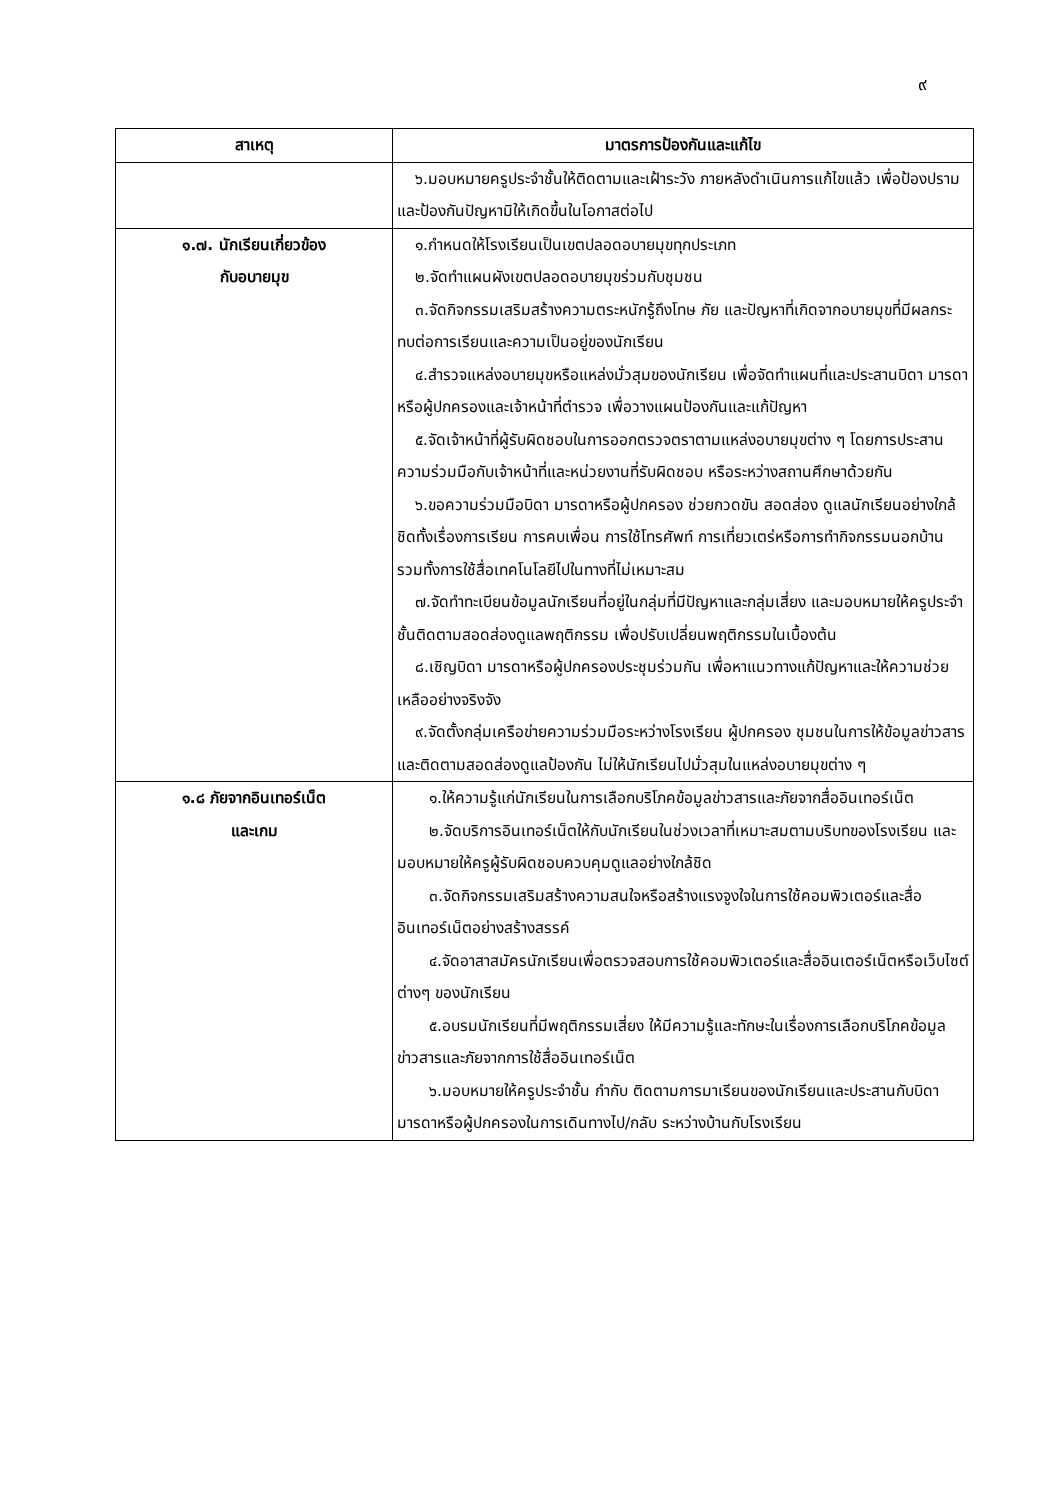๙
| สาเหตุ | มาตรการป้องกันและแก้ไข |
| --- | --- |
| | ๖.มอบหมายครูประจำชั้นให้ติดตามและเฝ้าระวัง ภายหลังดำเนินการแก้ไขแล้ว เพื่อป้องปรามและป้องกันปัญหามิให้เกิดขึ้นในโอกาสต่อไป |
| ๑.๗. นักเรียนเกี่ยวข้อง กับอบายมุข | ๑.กำหนดให้โรงเรียนเป็นเขตปลอดอบายมุขทุกประเภท ๒.จัดทำแผนผังเขตปลอดอบายมุขร่วมกับชุมชน ๓.จัดกิจกรรมเสริมสร้างความตระหนักรู้ถึงโทษ ภัย และปัญหาที่เกิดจากอบายมุขที่มีผลกระทบต่อการเรียนและความเป็นอยู่ของนักเรียน ๔.สำรวจแหล่งอบายมุขหรือแหล่งมั่วสุมของนักเรียน เพื่อจัดทำแผนที่และประสานบิดา มารดาหรือผู้ปกครองและเจ้าหน้าที่ตำรวจ เพื่อวางแผนป้องกันและแก้ปัญหา ๕.จัดเจ้าหน้าที่ผู้รับผิดชอบในการออกตรวจตราตามแหล่งอบายมุขต่าง ๆ โดยการประสานความร่วมมือกับเจ้าหน้าที่และหน่วยงานที่รับผิดชอบ หรือระหว่างสถานศึกษาด้วยกัน ๖.ขอความร่วมมือบิดา มารดาหรือผู้ปกครอง ช่วยกวดขัน สอดส่อง ดูแลนักเรียนอย่างใกล้ชิดทั้งเรื่องการเรียน การคบเพื่อน การใช้โทรศัพท์ การเที่ยวเตร่หรือการทำกิจกรรมนอกบ้าน รวมทั้งการใช้สื่อเทคโนโลยีไปในทางที่ไม่เหมาะสม ๗.จัดทำทะเบียนข้อมูลนักเรียนที่อยู่ในกลุ่มที่มีปัญหาและกลุ่มเสี่ยง และมอบหมายให้ครูประจำชั้นติดตามสอดส่องดูแลพฤติกรรม เพื่อปรับเปลี่ยนพฤติกรรมในเบื้องต้น ๘.เชิญบิดา มารดาหรือผู้ปกครองประชุมร่วมกัน เพื่อหาแนวทางแก้ปัญหาและให้ความช่วยเหลืออย่างจริงจัง ๙.จัดตั้งกลุ่มเครือข่ายความร่วมมือระหว่างโรงเรียน ผู้ปกครอง ชุมชนในการให้ข้อมูลข่าวสาร และติดตามสอดส่องดูแลป้องกัน ไม่ให้นักเรียนไปมั่วสุมในแหล่งอบายมุขต่าง ๆ |
| ๑.๘ ภัยจากอินเทอร์เน็ต และเกม | ๑.ให้ความรู้แก่นักเรียนในการเลือกบริโภคข้อมูลข่าวสารและภัยจากสื่ออินเทอร์เน็ต ๒.จัดบริการอินเทอร์เน็ตให้กับนักเรียนในช่วงเวลาที่เหมาะสมตามบริบทของโรงเรียน และมอบหมายให้ครูผู้รับผิดชอบควบคุมดูแลอย่างใกล้ชิด ๓.จัดกิจกรรมเสริมสร้างความสนใจหรือสร้างแรงจูงใจในการใช้คอมพิวเตอร์และสื่ออินเทอร์เน็ตอย่างสร้างสรรค์ ๔.จัดอาสาสมัครนักเรียนเพื่อตรวจสอบการใช้คอมพิวเตอร์และสื่ออินเตอร์เน็ตหรือเว็บไซต์ต่างๆ ของนักเรียน ๕.อบรมนักเรียนที่มีพฤติกรรมเสี่ยง ให้มีความรู้และทักษะในเรื่องการเลือกบริโภคข้อมูลข่าวสารและภัยจากการใช้สื่ออินเทอร์เน็ต ๖.มอบหมายให้ครูประจำชั้น กำกับ ติดตามการมาเรียนของนักเรียนและประสานกับบิดา มารดาหรือผู้ปกครองในการเดินทางไป/กลับ ระหว่างบ้านกับโรงเรียน |